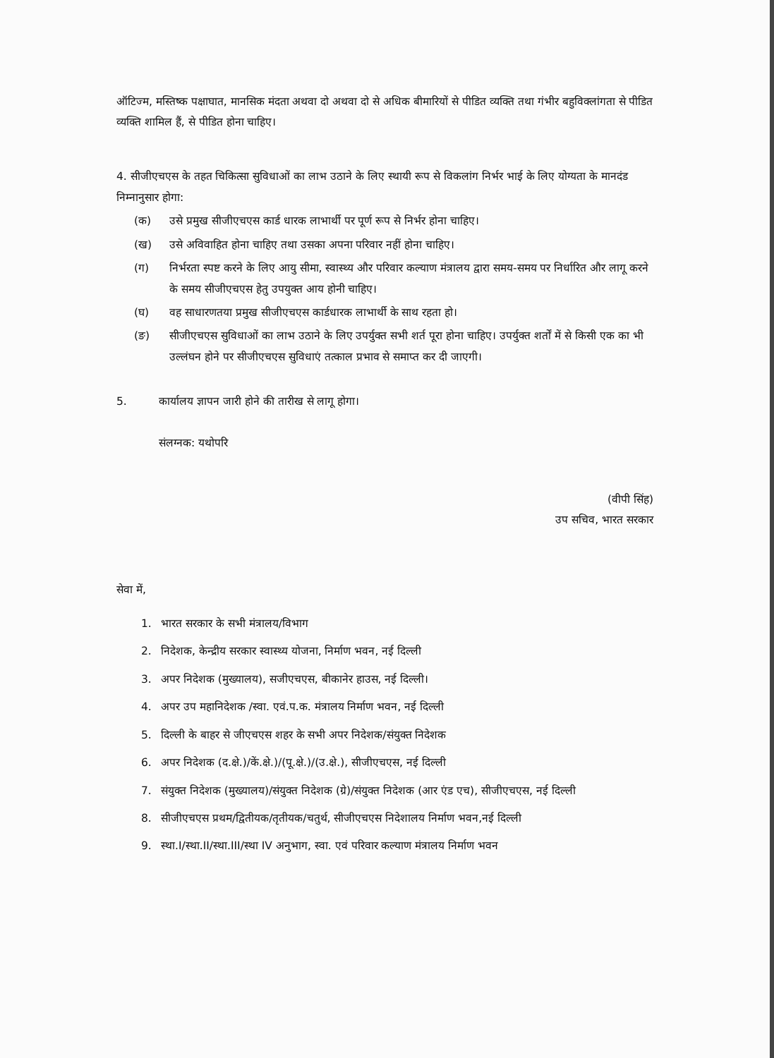ऑटिज्म, मस्तिष्क पक्षाघात, मानसिक मंदता अथवा दो अथवा दो से अधिक बीमारियों से पीडित व्यक्ति तथा गंभीर बहुविक्लांगता से पीडित व्यक्ति शामिल हैं, से पीडित होना चाहिए।
4. सीजीएचएस के तहत चिकित्सा सुविधाओं का लाभ उठाने के लिए स्थायी रूप से विकलांग निर्भर भाई के लिए योग्यता के मानदंड निम्नानुसार होगा:
(क) उसे प्रमुख सीजीएचएस कार्ड धारक लाभार्थी पर पूर्ण रूप से निर्भर होना चाहिए।
(ख) उसे अविवाहित होना चाहिए तथा उसका अपना परिवार नहीं होना चाहिए।
(ग) निर्भरता स्पष्ट करने के लिए आयु सीमा, स्वास्थ्य और परिवार कल्याण मंत्रालय द्वारा समय-समय पर निर्धारित और लागू करने के समय सीजीएचएस हेतु उपयुक्त आय होनी चाहिए।
(घ) वह साधारणतया प्रमुख सीजीएचएस कार्डधारक लाभार्थी के साथ रहता हो।
(ङ) सीजीएचएस सुविधाओं का लाभ उठाने के लिए उपर्युक्त सभी शर्त पूरा होना चाहिए। उपर्युक्त शर्तों में से किसी एक का भी उल्लंघन होने पर सीजीएचएस सुविधाएं तत्काल प्रभाव से समाप्त कर दी जाएगी।
5. कार्यालय ज्ञापन जारी होने की तारीख से लागू होगा।
संलग्नक: यथोपरि
(वीपी सिंह)
उप सचिव, भारत सरकार
सेवा में,
1. भारत सरकार के सभी मंत्रालय/विभाग
2. निदेशक, केन्द्रीय सरकार स्वास्थ्य योजना, निर्माण भवन, नई दिल्ली
3. अपर निदेशक (मुख्यालय), सजीएचएस, बीकानेर हाउस, नई दिल्ली।
4. अपर उप महानिदेशक /स्वा. एवं.प.क. मंत्रालय निर्माण भवन, नई दिल्ली
5. दिल्ली के बाहर से जीएचएस शहर के सभी अपर निदेशक/संयुक्त निदेशक
6. अपर निदेशक (द.क्षे.)/कें.क्षे.)/(पू.क्षे.)/(उ.क्षे.), सीजीएचएस, नई दिल्ली
7. संयुक्त निदेशक (मुख्यालय)/संयुक्त निदेशक (ग्रे)/संयुक्त निदेशक (आर एंड एच), सीजीएचएस, नई दिल्ली
8. सीजीएचएस प्रथम/द्वितीयक/तृतीयक/चतुर्थ, सीजीएचएस निदेशालय निर्माण भवन,नई दिल्ली
9. स्था.I/स्था.II/स्था.III/स्था IV अनुभाग, स्वा. एवं परिवार कल्याण मंत्रालय निर्माण भवन